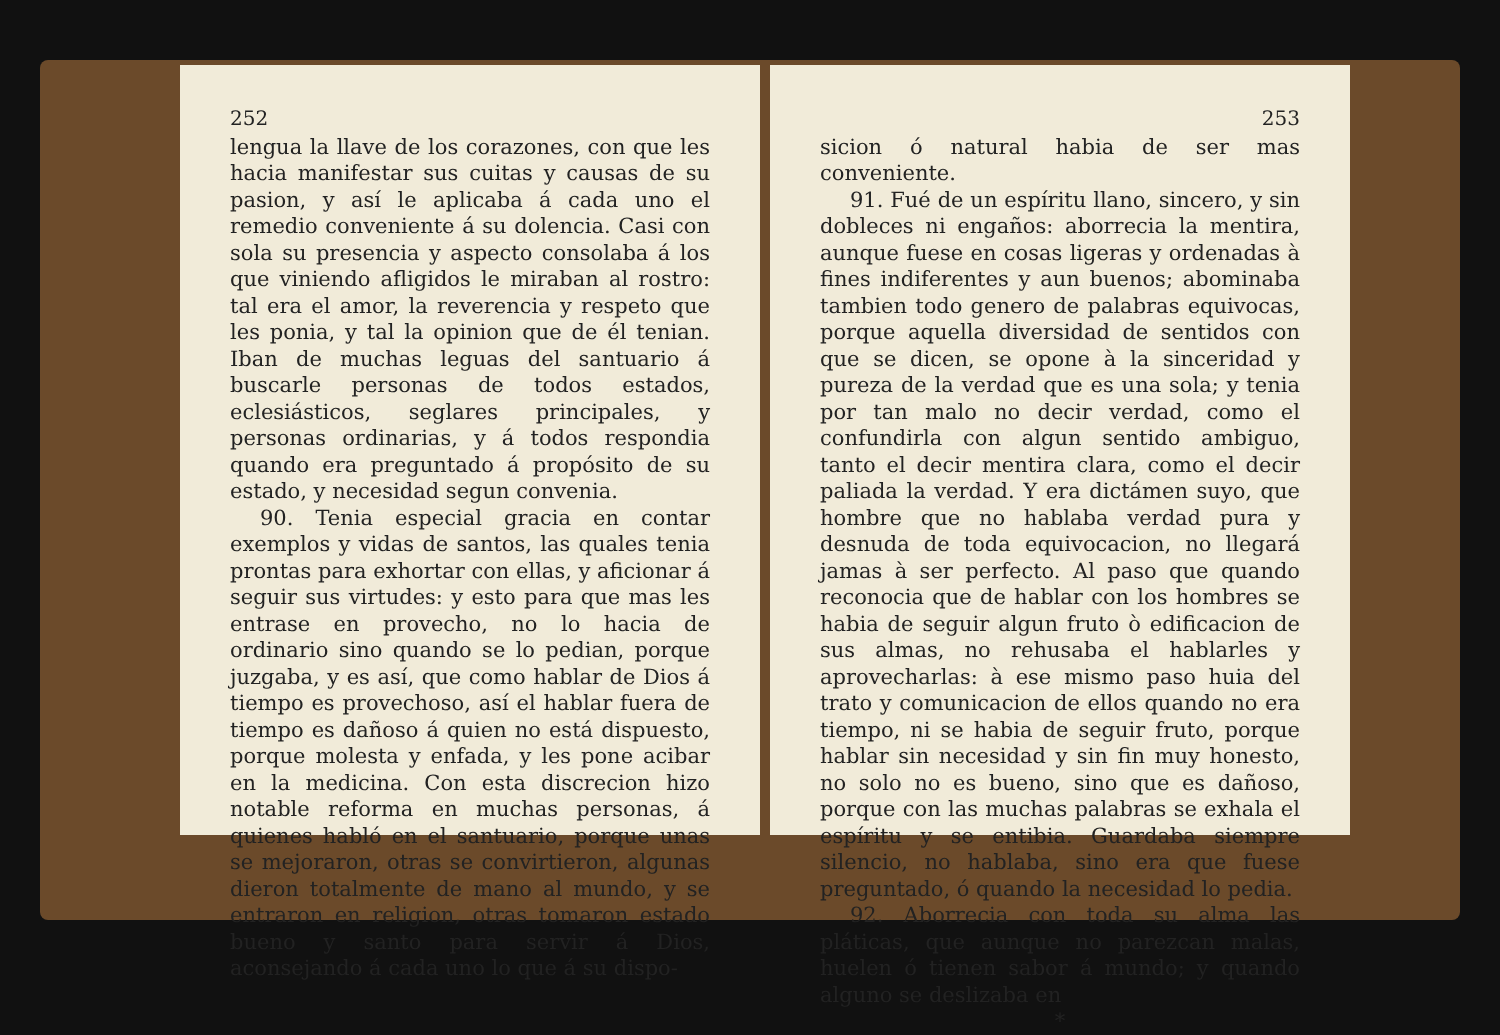252
lengua la llave de los corazones, con que les hacia manifestar sus cuitas y causas de su pasion, y así le aplicaba á cada uno el remedio conveniente á su dolencia. Casi con sola su presencia y aspecto consolaba á los que viniendo afligidos le miraban al rostro: tal era el amor, la reverencia y respeto que les ponia, y tal la opinion que de él tenian. Iban de muchas leguas del santuario á buscarle personas de todos estados, eclesiásticos, seglares principales, y personas ordinarias, y á todos respondia quando era preguntado á propósito de su estado, y necesidad segun convenia.
90. Tenia especial gracia en contar exemplos y vidas de santos, las quales tenia prontas para exhortar con ellas, y aficionar á seguir sus virtudes: y esto para que mas les entrase en provecho, no lo hacia de ordinario sino quando se lo pedian, porque juzgaba, y es así, que como hablar de Dios á tiempo es provechoso, así el hablar fuera de tiempo es dañoso á quien no está dispuesto, porque molesta y enfada, y les pone acibar en la medicina. Con esta discrecion hizo notable reforma en muchas personas, á quienes habló en el santuario, porque unas se mejoraron, otras se convirtieron, algunas dieron totalmente de mano al mundo, y se entraron en religion, otras tomaron estado bueno y santo para servir á Dios, aconsejando á cada uno lo que á su dispo-
253
sicion ó natural habia de ser mas conveniente.
91. Fué de un espíritu llano, sincero, y sin dobleces ni engaños: aborrecia la mentira, aunque fuese en cosas ligeras y ordenadas à fines indiferentes y aun buenos; abominaba tambien todo genero de palabras equivocas, porque aquella diversidad de sentidos con que se dicen, se opone à la sinceridad y pureza de la verdad que es una sola; y tenia por tan malo no decir verdad, como el confundirla con algun sentido ambiguo, tanto el decir mentira clara, como el decir paliada la verdad. Y era dictámen suyo, que hombre que no hablaba verdad pura y desnuda de toda equivocacion, no llegará jamas à ser perfecto. Al paso que quando reconocia que de hablar con los hombres se habia de seguir algun fruto ò edificacion de sus almas, no rehusaba el hablarles y aprovecharlas: à ese mismo paso huia del trato y comunicacion de ellos quando no era tiempo, ni se habia de seguir fruto, porque hablar sin necesidad y sin fin muy honesto, no solo no es bueno, sino que es dañoso, porque con las muchas palabras se exhala el espíritu y se entibia. Guardaba siempre silencio, no hablaba, sino era que fuese preguntado, ó quando la necesidad lo pedia.
92. Aborrecia con toda su alma las pláticas, que aunque no parezcan malas, huelen ó tienen sabor á mundo; y quando alguno se deslizaba en
*